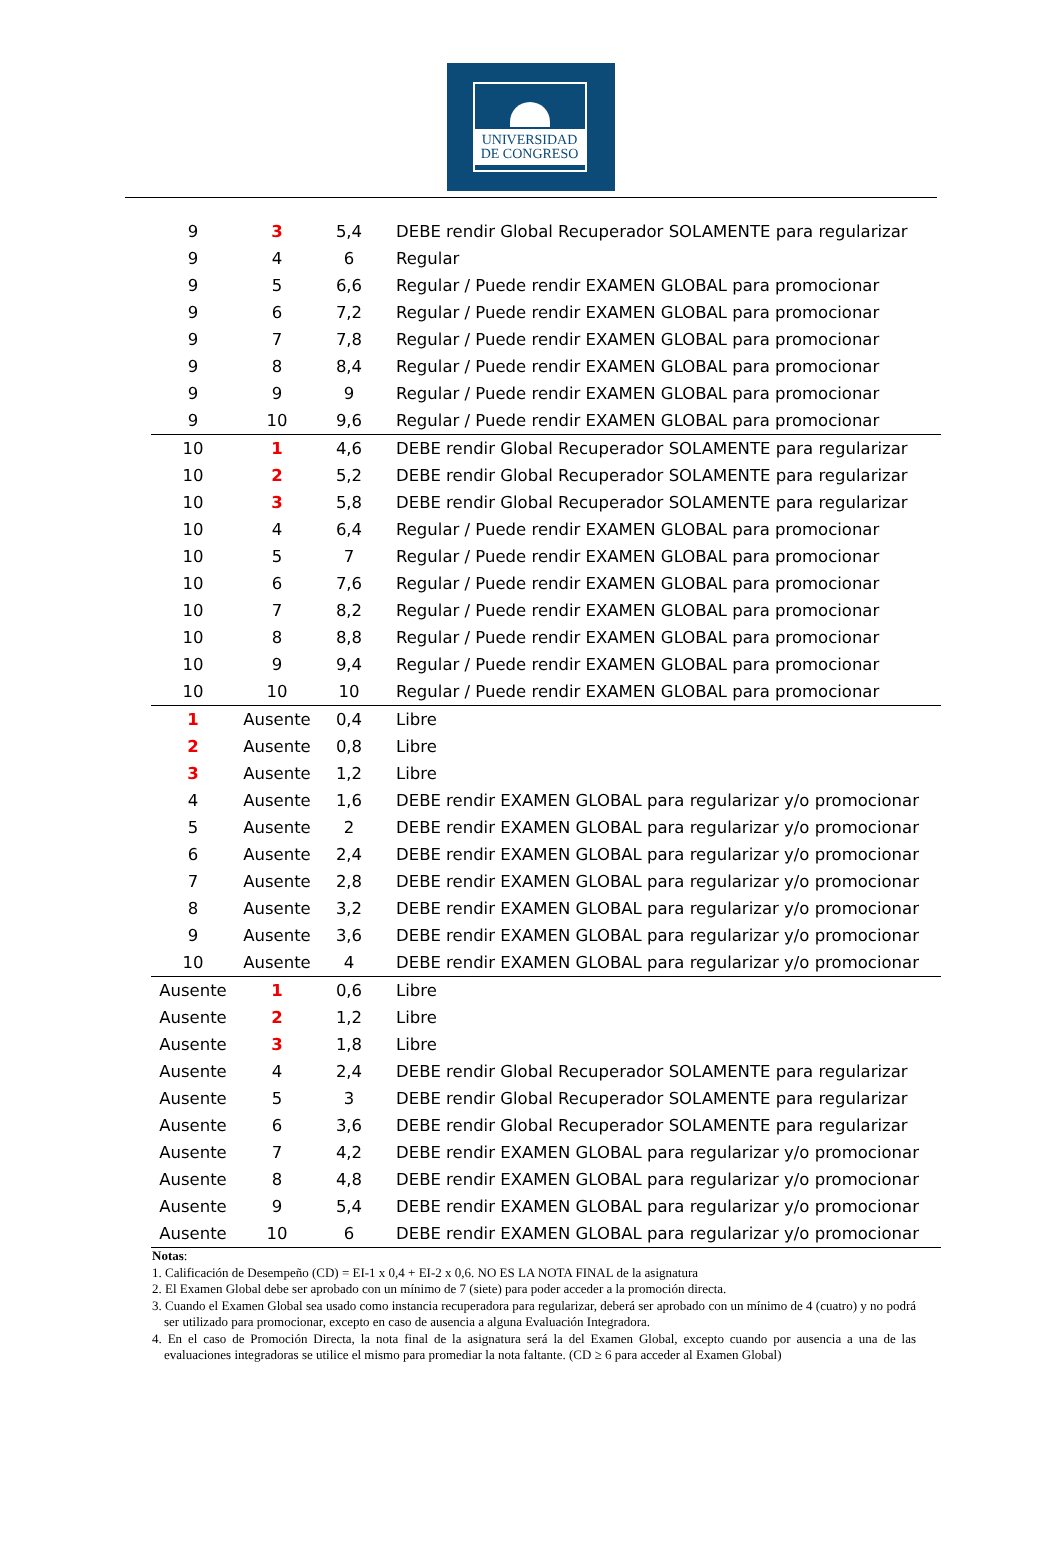UNIVERSIDAD
DE CONGRESO
| 9 | 3 | 5,4 | DEBE rendir Global Recuperador SOLAMENTE para regularizar |
| 9 | 4 | 6 | Regular |
| 9 | 5 | 6,6 | Regular / Puede rendir EXAMEN GLOBAL para promocionar |
| 9 | 6 | 7,2 | Regular / Puede rendir EXAMEN GLOBAL para promocionar |
| 9 | 7 | 7,8 | Regular / Puede rendir EXAMEN GLOBAL para promocionar |
| 9 | 8 | 8,4 | Regular / Puede rendir EXAMEN GLOBAL para promocionar |
| 9 | 9 | 9 | Regular / Puede rendir EXAMEN GLOBAL para promocionar |
| 9 | 10 | 9,6 | Regular / Puede rendir EXAMEN GLOBAL para promocionar |
| 10 | 1 | 4,6 | DEBE rendir Global Recuperador SOLAMENTE para regularizar |
| 10 | 2 | 5,2 | DEBE rendir Global Recuperador SOLAMENTE para regularizar |
| 10 | 3 | 5,8 | DEBE rendir Global Recuperador SOLAMENTE para regularizar |
| 10 | 4 | 6,4 | Regular / Puede rendir EXAMEN GLOBAL para promocionar |
| 10 | 5 | 7 | Regular / Puede rendir EXAMEN GLOBAL para promocionar |
| 10 | 6 | 7,6 | Regular / Puede rendir EXAMEN GLOBAL para promocionar |
| 10 | 7 | 8,2 | Regular / Puede rendir EXAMEN GLOBAL para promocionar |
| 10 | 8 | 8,8 | Regular / Puede rendir EXAMEN GLOBAL para promocionar |
| 10 | 9 | 9,4 | Regular / Puede rendir EXAMEN GLOBAL para promocionar |
| 10 | 10 | 10 | Regular / Puede rendir EXAMEN GLOBAL para promocionar |
| 1 | Ausente | 0,4 | Libre |
| 2 | Ausente | 0,8 | Libre |
| 3 | Ausente | 1,2 | Libre |
| 4 | Ausente | 1,6 | DEBE rendir EXAMEN GLOBAL para regularizar y/o promocionar |
| 5 | Ausente | 2 | DEBE rendir EXAMEN GLOBAL para regularizar y/o promocionar |
| 6 | Ausente | 2,4 | DEBE rendir EXAMEN GLOBAL para regularizar y/o promocionar |
| 7 | Ausente | 2,8 | DEBE rendir EXAMEN GLOBAL para regularizar y/o promocionar |
| 8 | Ausente | 3,2 | DEBE rendir EXAMEN GLOBAL para regularizar y/o promocionar |
| 9 | Ausente | 3,6 | DEBE rendir EXAMEN GLOBAL para regularizar y/o promocionar |
| 10 | Ausente | 4 | DEBE rendir EXAMEN GLOBAL para regularizar y/o promocionar |
| Ausente | 1 | 0,6 | Libre |
| Ausente | 2 | 1,2 | Libre |
| Ausente | 3 | 1,8 | Libre |
| Ausente | 4 | 2,4 | DEBE rendir Global Recuperador SOLAMENTE para regularizar |
| Ausente | 5 | 3 | DEBE rendir Global Recuperador SOLAMENTE para regularizar |
| Ausente | 6 | 3,6 | DEBE rendir Global Recuperador SOLAMENTE para regularizar |
| Ausente | 7 | 4,2 | DEBE rendir EXAMEN GLOBAL para regularizar y/o promocionar |
| Ausente | 8 | 4,8 | DEBE rendir EXAMEN GLOBAL para regularizar y/o promocionar |
| Ausente | 9 | 5,4 | DEBE rendir EXAMEN GLOBAL para regularizar y/o promocionar |
| Ausente | 10 | 6 | DEBE rendir EXAMEN GLOBAL para regularizar y/o promocionar |
Notas:
1. Calificación de Desempeño (CD) = EI-1 x 0,4 + EI-2 x 0,6. NO ES LA NOTA FINAL de la asignatura
2. El Examen Global debe ser aprobado con un mínimo de 7 (siete) para poder acceder a la promoción directa.
3. Cuando el Examen Global sea usado como instancia recuperadora para regularizar, deberá ser aprobado con un mínimo de 4 (cuatro) y no podrá ser utilizado para promocionar, excepto en caso de ausencia a alguna Evaluación Integradora.
4. En el caso de Promoción Directa, la nota final de la asignatura será la del Examen Global, excepto cuando por ausencia a una de las evaluaciones integradoras se utilice el mismo para promediar la nota faltante. (CD ≥ 6 para acceder al Examen Global)